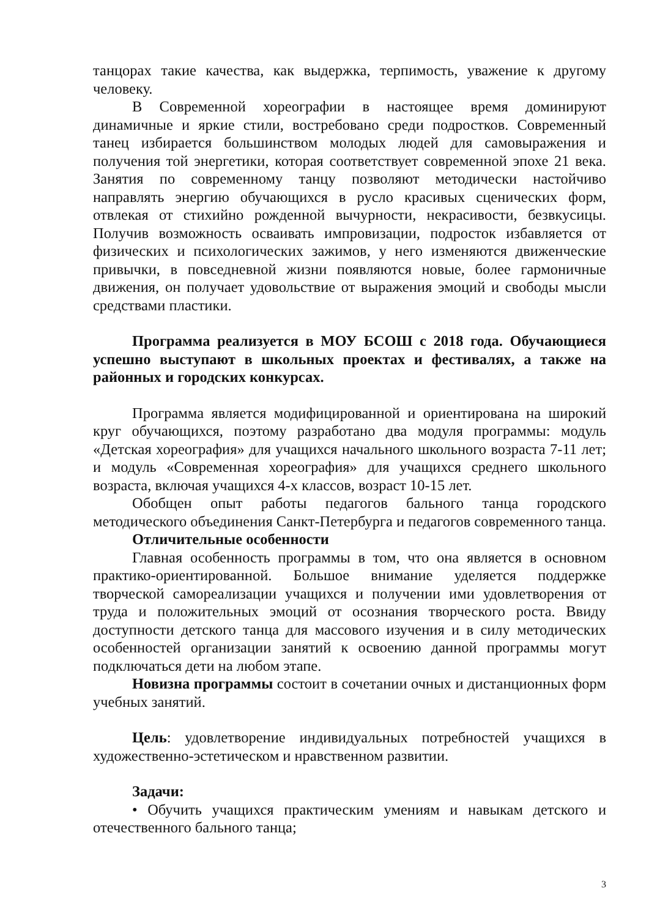танцорах такие качества, как выдержка, терпимость, уважение к другому человеку.
В Современной хореографии в настоящее время доминируют динамичные и яркие стили, востребовано среди подростков. Современный танец избирается большинством молодых людей для самовыражения и получения той энергетики, которая соответствует современной эпохе 21 века. Занятия по современному танцу позволяют методически настойчиво направлять энергию обучающихся в русло красивых сценических форм, отвлекая от стихийно рожденной вычурности, некрасивости, безвкусицы. Получив возможность осваивать импровизации, подросток избавляется от физических и психологических зажимов, у него изменяются движенческие привычки, в повседневной жизни появляются новые, более гармоничные движения, он получает удовольствие от выражения эмоций и свободы мысли средствами пластики.
Программа реализуется в МОУ БСОШ с 2018 года. Обучающиеся успешно выступают в школьных проектах и фестивалях, а также на районных и городских конкурсах.
Программа является модифицированной и ориентирована на широкий круг обучающихся, поэтому разработано два модуля программы: модуль «Детская хореография» для учащихся начального школьного возраста 7-11 лет; и модуль «Современная хореография» для учащихся среднего школьного возраста, включая учащихся 4-х классов, возраст 10-15 лет.
Обобщен опыт работы педагогов бального танца городского методического объединения Санкт-Петербурга и педагогов современного танца.
Отличительные особенности
Главная особенность программы в том, что она является в основном практико-ориентированной. Большое внимание уделяется поддержке творческой самореализации учащихся и получении ими удовлетворения от труда и положительных эмоций от осознания творческого роста. Ввиду доступности детского танца для массового изучения и в силу методических особенностей организации занятий к освоению данной программы могут подключаться дети на любом этапе.
Новизна программы состоит в сочетании очных и дистанционных форм учебных занятий.
Цель: удовлетворение индивидуальных потребностей учащихся в художественно-эстетическом и нравственном развитии.
Задачи:
• Обучить учащихся практическим умениям и навыкам детского и отечественного бального танца;
3